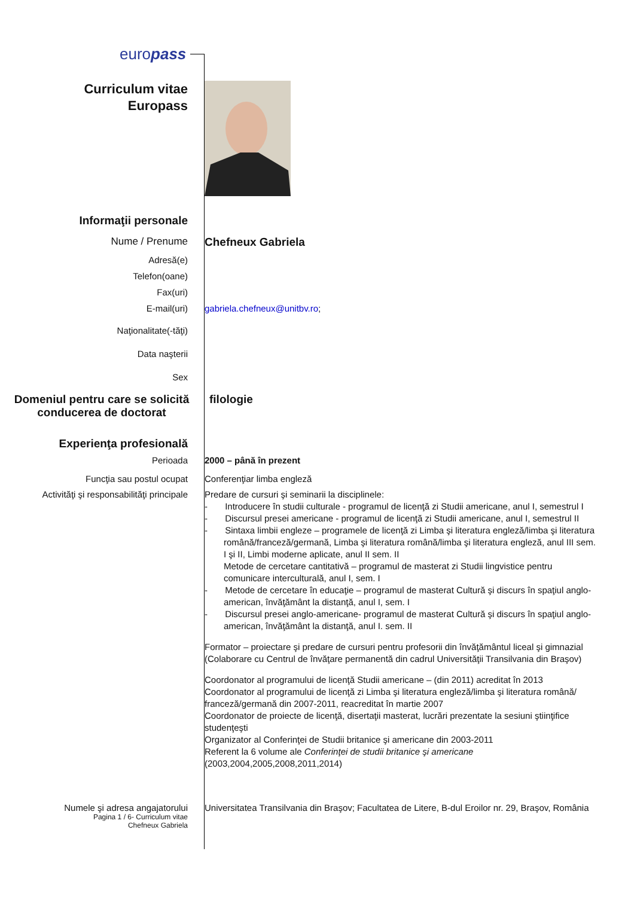europass
Curriculum vitae
Europass
Informaţii personale
Nume / Prenume Chefneux Gabriela
Adresă(e)
Telefon(oane)
Fax(uri)
E-mail(uri) gabriela.chefneux@unitbv.ro;
Naţionalitate(-tăţi)
Data naşterii
Sex
Domeniul pentru care se solicită conducerea de doctorat
filologie
Experienţa profesională
Perioada 2000 – până în prezent
Funcţia sau postul ocupat Conferenţiar limba engleză
Activităţi şi responsabilităţi principale
Predare de cursuri şi seminarii la disciplinele:
- Introducere în studii culturale - programul de licenţă zi Studii americane, anul I, semestrul I
- Discursul presei americane - programul de licenţă zi Studii americane, anul I, semestrul II
- Sintaxa limbii engleze – programele de licenţă zi Limba şi literatura engleză/limba şi literatura română/franceză/germană, Limba şi literatura română/limba şi literatura engleză, anul III sem. I şi II, Limbi moderne aplicate, anul II sem. II
Metode de cercetare cantitativă – programul de masterat zi Studii lingvistice pentru comunicare interculturală, anul I, sem. I
- Metode de cercetare în educaţie – programul de masterat Cultură şi discurs în spaţiul anglo-american, învăţământ la distanţă, anul I, sem. I
- Discursul presei anglo-americane- programul de masterat Cultură şi discurs în spaţiul anglo-american, învăţământ la distanţă, anul I. sem. II
Formator – proiectare şi predare de cursuri pentru profesorii din învăţământul liceal şi gimnazial (Colaborare cu Centrul de învăţare permanentă din cadrul Universităţii Transilvania din Braşov)
Coordonator al programului de licenţă Studii americane – (din 2011) acreditat în 2013
Coordonator al programului de licenţă zi Limba şi literatura engleză/limba şi literatura română/ franceză/germană din 2007-2011, reacreditat în martie 2007
Coordonator de proiecte de licenţă, disertaţii masterat, lucrări prezentate la sesiuni ştiinţifice studenţeşti
Organizator al Conferinţei de Studii britanice şi americane din 2003-2011
Referent la 6 volume ale Conferinţei de studii britanice şi americane
(2003,2004,2005,2008,2011,2014)
Numele şi adresa angajatorului Universitatea Transilvania din Braşov; Facultatea de Litere, B-dul Eroilor nr. 29, Braşov, România
Pagina 1 / 6- Curriculum vitae
Chefneux Gabriela